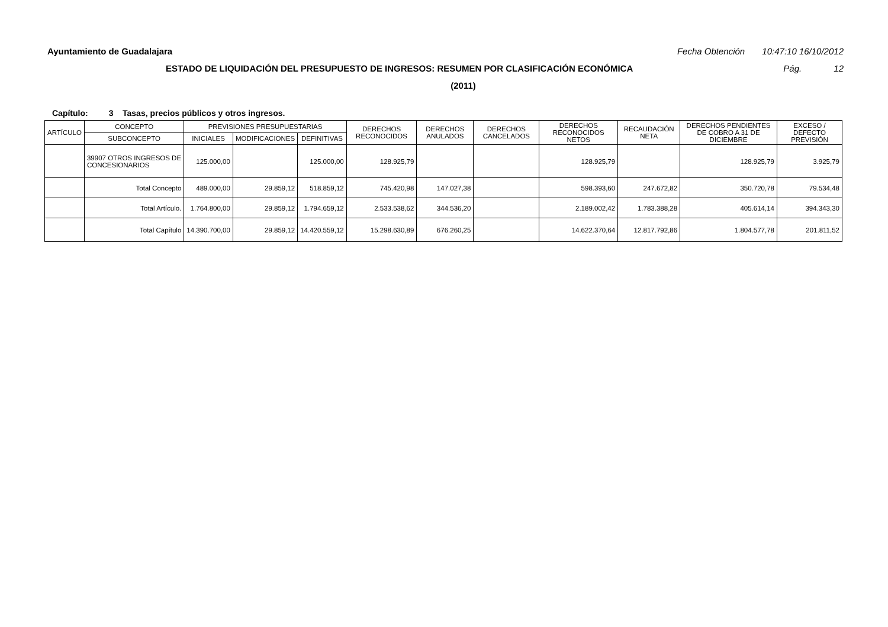Ayuntamiento de Guadalajara Fecha Obtención 10:47:10 16/10/2012
ESTADO DE LIQUIDACIÓN DEL PRESUPUESTO DE INGRESOS: RESUMEN POR CLASIFICACIÓN ECONÓMICA Pág. 12
(2011)
Capítulo: 3 Tasas, precios públicos y otros ingresos.
| ARTÍCULO | CONCEPTO | PREVISIONES PRESUPUESTARIAS | | | DERECHOS RECONOCIDOS | DERECHOS ANULADOS | DERECHOS CANCELADOS | DERECHOS RECONOCIDOS NETOS | RECAUDACIÓN NETA | DERECHOS PENDIENTES DE COBRO A 31 DE DICIEMBRE | EXCESO / DEFECTO PREVISIÓN |
| --- | --- | --- | --- | --- | --- | --- | --- | --- | --- | --- | --- |
| | SUBCONCEPTO | INICIALES | MODIFICACIONES | DEFINITIVAS | | | | | | | |
| | 39907 OTROS INGRESOS DE CONCESIONARIOS | 125.000,00 | | 125.000,00 | 128.925,79 | | | 128.925,79 | | 128.925,79 | 3.925,79 |
| | Total Concepto | 489.000,00 | 29.859,12 | 518.859,12 | 745.420,98 | 147.027,38 | | 598.393,60 | 247.672,82 | 350.720,78 | 79.534,48 |
| | Total Artículo. | 1.764.800,00 | 29.859,12 | 1.794.659,12 | 2.533.538,62 | 344.536,20 | | 2.189.002,42 | 1.783.388,28 | 405.614,14 | 394.343,30 |
| | Total Capítulo | 14.390.700,00 | 29.859,12 | 14.420.559,12 | 15.298.630,89 | 676.260,25 | | 14.622.370,64 | 12.817.792,86 | 1.804.577,78 | 201.811,52 |